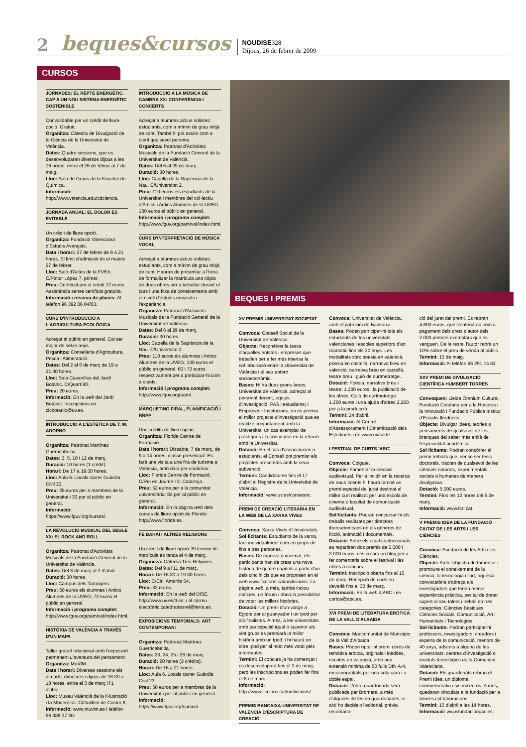2 beques&cursos NOUDISE328
Dijous, 26 de febrer de 2009
CURSOS
JORNADES: EL REPTE ENERGÈTIC. CAP A UN NOU SISTEMA ENERGÈTIC SOSTENIBLE
Convalidable per un crèdit de lliure opció. Gratuït.
Organitza: Càtedra de Divulgació de la Ciència de la Universitat de València.
Dates: Quatre sessions, que es desenvoluparan diversos dijous a les 16 hores, entre el 26 de febrer al 7 de maig.
Lloc: Sala de Graus de la Facultat de Química.
Informació: http://www.valencia.edu/cdciencia.
JORNADA ANUAL: EL DOLOR ÉS EVITABLE
Un crèdit de lliure opció.
Organitza: Fundació Valenciana d'Estudis Avançats.
Data i horari: 27 de febrer de 9 a 21 hores. El límit d'admissió és el mateix 27 de febrer.
Lloc: Saló d'Actes de la FVEA. C/Pintor López 7, primer.
Preu: Certificat per al crèdit 12 euros. Assistència sense certificat gratuïta.
Informació i reserva de places: Al telèfon 96 392 06 04/03.
CURS D'INTRODUCCIÓ A L'AGRICULTURA ECOLÒGICA
Adreçat al públic en general. Cal ser major de setze anys.
Organitza: Conselleria d'Agricultura, Pesca i Alimentació.
Dates: Del 2 al 6 de març de 19 a 21:30 hores.
Lloc: Sala Cavanilles del Jardí Botànic. C/Quart 80.
Preu: 20 euros.
Informació: En la web del Jardí Botànic. Inscripcions en: cicbotanic@uv.es.
INTRODUCCIÓ A L'ESTÈTICA DE T. W. ADORNO
Organitza: Patronat Martínez Guerricabeitia.
Dates: 3, 5, 10 i 12 de març.
Duració: 10 hores (1 crèdit).
Horari: De 17 a 19:30 hores.
Lloc: Aula 6. Locals carrer Guàrdia Civil 23.
Preu: 25 euros per a membres de la Universitat i 33 per al públic en general.
Informació: https://www.fguv.org/cursos/.
LA REVOLUCIÓ MUSICAL DEL SEGLE XX: EL ROCK AND ROLL
Organitza: Patronat d'Activitats Musicals de la Fundació General de la Universitat de València.
Dates: Del 3 de març al 2 d'abril.
Duració: 30 hores.
Lloc: Campus dels Tarongers.
Preu: 60 euros els alumnes i Antics Alumnes de la UVEG; 72 euros el públic en general.
Informació i programa complet: http://www.fguv.org/pam/val/index.html.
HISTÒRIA DE VALÈNCIA A TRAVÉS D'UN MAPA
Taller gratuït relacionat amb l'exposició permanent L'aventura del pensament.
Organitza: MuVIM.
Data i horari: Diverses sessions els dimarts, dimecres i dijous de 16:30 a 18 hores, entre el 3 de març i l'1 d'abril.
Lloc: Museu Valencià de la Il·lustració i la Modernitat. C/Guillem de Castro 8.
Informació: www.muvim.es i telèfon 96 388 37 30.
INTRODUCCIÓ A LA MÚSICA DE CAMBRA XX: CONFERÈNCIA I CONCERTS
Adreçat a alumnes actius solistes: estudiants, com a mínim de grau mitjà de cant. També hi pot assitir com a oient qualsevol persona.
Organitza: Patronat d'Activitats Musicals de la Fundació General de la Universitat de València.
Dates: Del 6 al 29 de març.
Duració: 30 hores.
Lloc: Capella de la Sapiència de la Nau. C/Universitat 2.
Preu: 110 euros els estudiants de la Universitat i membres del col·lectiu d'Amics i Antics Alumnes de la UVEG. 130 euros el públic en general.
Informació i programa complet: http://www.fguv.org/pam/val/index.html.
CURS D'INTERPRETACIÓ DE MÚSICA VOCAL
Adreçat a alumnes actius solistes: estudiants, com a mínim de grau mitjà de cant. Hauran de presentar a l'hora de formalitzar la matrícula una còpia de dues obres per a treballar durant el curs i una fitxa de coneixements amb el nivell d'estudis musicals i l'experiència.
Organitza: Patronat d'Activitats Musicals de la Fundació General de la Universitat de València.
Dates: Del 6 al 29 de març.
Duració: 30 hores.
Lloc: Capella de la Sapiència de la Nau. C/Universitat 2.
Preu: 110 euros els alumnes i Antics Alumnes de la UVEG; 130 euros el públic en general. 60 i 72 euros respectivament per a participar-hi com a oients.
Informació i programa complet: http://www.fguv.org/pam/.
MÀRQUETING FIRAL, PLANIFICACIÓ I RRPP
Dos crèdits de lliure opció.
Organitza: Florida Centre de Formació.
Data i horari: Dissabte, 7 de març, de 9 a 14 hores, classe presencial. Es farà una visita a una fira de turisme a València, amb data per confirmar.
Lloc: Florida Centre de Formació. C/Rei en Jaume I 2. Catarroja.
Preu: 52 euros per a la comunitat universitària; 82 per al públic en general.
Informació: En la pàgina web dels cursos de lliure opció de Florida: http://www.florida.es.
FE BAHAI I ALTRES RELIGIONS
Un crèdit de lliure opció. El termini de matrícula es tanca el 4 de març.
Organitza: Càtedra Tres Religions.
Dates: Del 9 a l'11 de març.
Horari: De 16:30 a 19:30 hores.
Lloc: C/Ciril Amorós 54.
Preu: 32 euros.
Informació: En la web del DISE, http://www.uv.es/dise, i al correu electrònic catedratresrel@terra.es.
EXPOSICIONS TEMPORALS: ART CONTEMPORANI
Organitza: Patronat Martínez Guerricabeitia.
Dates: 23, 24, 25 i 26 de març.
Duració: 20 hores (2 crèdits).
Horari: De 16 a 21 hores.
Lloc: Aula 6. Locals carrer Guàrdia Civil 23.
Preu: 50 euros per a membres de la Universitat i per al públic en general.
Informació: https://www.fguv.org/cursos/.
BEQUES I PREMIS
XV PREMIS UNIVERSITAT-SOCIETAT
Convoca: Consell Social de la Universitat de València.
Objecte: Reconéixer la tasca d'aquelles entitats i empreses que treballen per a fer més intensa la col·laboració entre la Universitat de València i el seu entorn socioeconòmic.
Bases: Hi ha dues grans àrees: Universitat de València, adreçat al personal docent, equips d'investigació, PAS i estudiants; i Empreses i Institucions, on es premia el millor projecte d'investigació que es realitze conjuntament amb la Universitat, un cas exemplar de pràctiques i la continuïtat en la relació amb la Universitat.
Dotació: En el cas d'associacions o estudiants, el Consell pot premiar els projectes presentats amb la seua subvenció.
Termini: Candidatures fins el 17 d'abril al Registre de la Universitat de València.
Informació: www.uv.es/consesoc.
PREMI DE CREACIÓ LITERÀRIA EN LA WEB DE LA XARXA VIVES
Convoca: Xarxa Vives d'Universitats.
Sol·licitants: Estudiants de la xarxa, tant individualment com en grups de fins a tres persones.
Bases: De manera quinzenal, els participants han de crear una nova història de quatre capítols a partir d'un dels cinc inicis que es proposen en el web www.ficcions.cat/unificcions. La pàgina web, a més, també inclou notícies, un fòrum i dóna la possibilitat de votar les millors històries.
Dotació: Un premi d'un viatge a Egipte per al guanyador i un Ipod per als finalistes. A més, a les universitats amb participació igual o superior als vint grups es premiarà la millor història amb un Ipod; i hi haurà un altre Ipod per al relat més votat pels internautes.
Termini: El concurs ja ha començat i es desenvoluparà fins el 3 de maig, però les inscripcions es poden fer fins el 8 de març.
Informació: http://www.ficcions.cat/unificcions/.
PREMIS BANCAIXA-UNIVERSITAT DE VALÈNCIA D'ESCRIPTURA DE CREACIÓ
Convoca: Universitat de València, amb el patrocini de Bancaixa.
Bases: Poden participar-hi tots els estudiants de les universitats valencianes i escoles superiors d'art dramàtic fins els 30 anys. Les modalitats són: poesia en valencià, poesia en castellà, narrativa breu en valencià, narrativa breu en castellà, teatre breu i guió de curtmetratge.
Dotació: Poesia, narrativa breu i teatre: 1.200 euros i la publicació de les obres. Guió de curtmetratge: 1.200 euros i una ajuda d'altres 2.200 per a la producció.
Termini: 24 d'abril.
Informació: Al Centre d'Assessorament i Dinamització dels Estudiants i en www.uv/cade.
I FESTIVAL DE CURTS 'ABC'
Convoca: Colgate.
Objecte: Fomentar la creació audiovisual. Per a incidir en la recerca de nous talents hi haurà també un premi especial del jurat destinat al millor curt realitzat per una escola de cinema o facultat de comunicació audiovisual.
Sol·licitants: Podran concursar-hi els treballs realitzats per directors iberoamericans en els gèneres de ficció, animació i documentals.
Dotació: Entre els i-curts seleccionats es repartiran dos premis de 5.000 i 2.000 euros; i es crearà un blog per a fer comentaris sobre el festival i les obres a concurs.
Termini: Inscripció oberta fins el 15 de març. Recepció de curts en devedé fins el 30 de març.
Informació: En la web d'ABC i en cortos@abc.es.
XVI PREMI DE LITERATURA ERÒTICA DE LA VALL D'ALBAIDA
Convoca: Mancomunitat de Municipis de la Vall d'Albaida.
Bases: Poden optar al premi obres de temàtica eròtica, originals i inèdites, escrites en valencià, amb una extensió mínima de 50 fulls DIN A-4, mecanografiats per una sola cara i a doble espai.
Dotació: L'obra guardonada serà publicada per Bromera, a més d'algunes de les no guardonades, si així ho decideix l'editorial, prèvia recomana-
ció del jurat del premi. Es rebran 4.600 euros, que s'entendran com a pagament dels drets d'autor dels 2.000 primers exemplars que es venguen. De la resta, l'autor rebrà un 10% sobre el preu de venda al públic.
Termini: 15 de maig.
Informació: Al telèfon 96 291 15 83.
XXV PREMI DE DIVULGACIÓ CIENTÍFICA HUMBERT TORRES
Convoquen: Lleida Òmnium Cultural, Fundació Catalana per a la Recerca i la Innovació i Fundació Pública Institut d'Estudis Ilerdencs.
Objecte: Divulgar idees, teories o pensaments de qualsevol de les branques del saber més enllà de l'especialitat acadèmica.
Sol·licitants: Podran concórrer al premi treballs que, sense ser tesis doctorals, tracten de qualsevol de les ciències naturals, experimentals, socials o humanes de manera divulgativa.
Dotació: 5.000 euros.
Termini: Fins les 12 hores del 6 de març.
Informació: www.fcri.cat.
V PREMIS IDEA DE LA FUNDACIÓ CIUTAT DE LES ARTS I LES CIÈNCIES
Convoca: Fundació de les Arts i les Ciències.
Objecte: Amb l'objectiu de fomentar i promoure el coneixement de la ciència, la tecnologia i l'art, aquesta convocatòria s'adreça als investigadors que tenen menor experiència pràctica, per tal de donar suport al seu talent i treball en tres categories: Ciències Bàsiques, Ciències Socials, Comunicació, Art i Humanitats i Tecnologies.
Sol·licitants: Podran participar-hi professors, investigadors, creadors i experts de la comunicació, menors de 40 anys, adscrits a alguna de les universitats, centres d'investigació o instituts tecnològics de la Comunitat Valenciana.
Dotació: Els guardonats rebran el Premi Idea, un diploma commemoratiu i sis mil euros. A més, quedaran vinculats a la fundació per a futures col·laboracions.
Termini: 15 d'abril a les 14 hores.
Informació: www.fundacioncac.es.